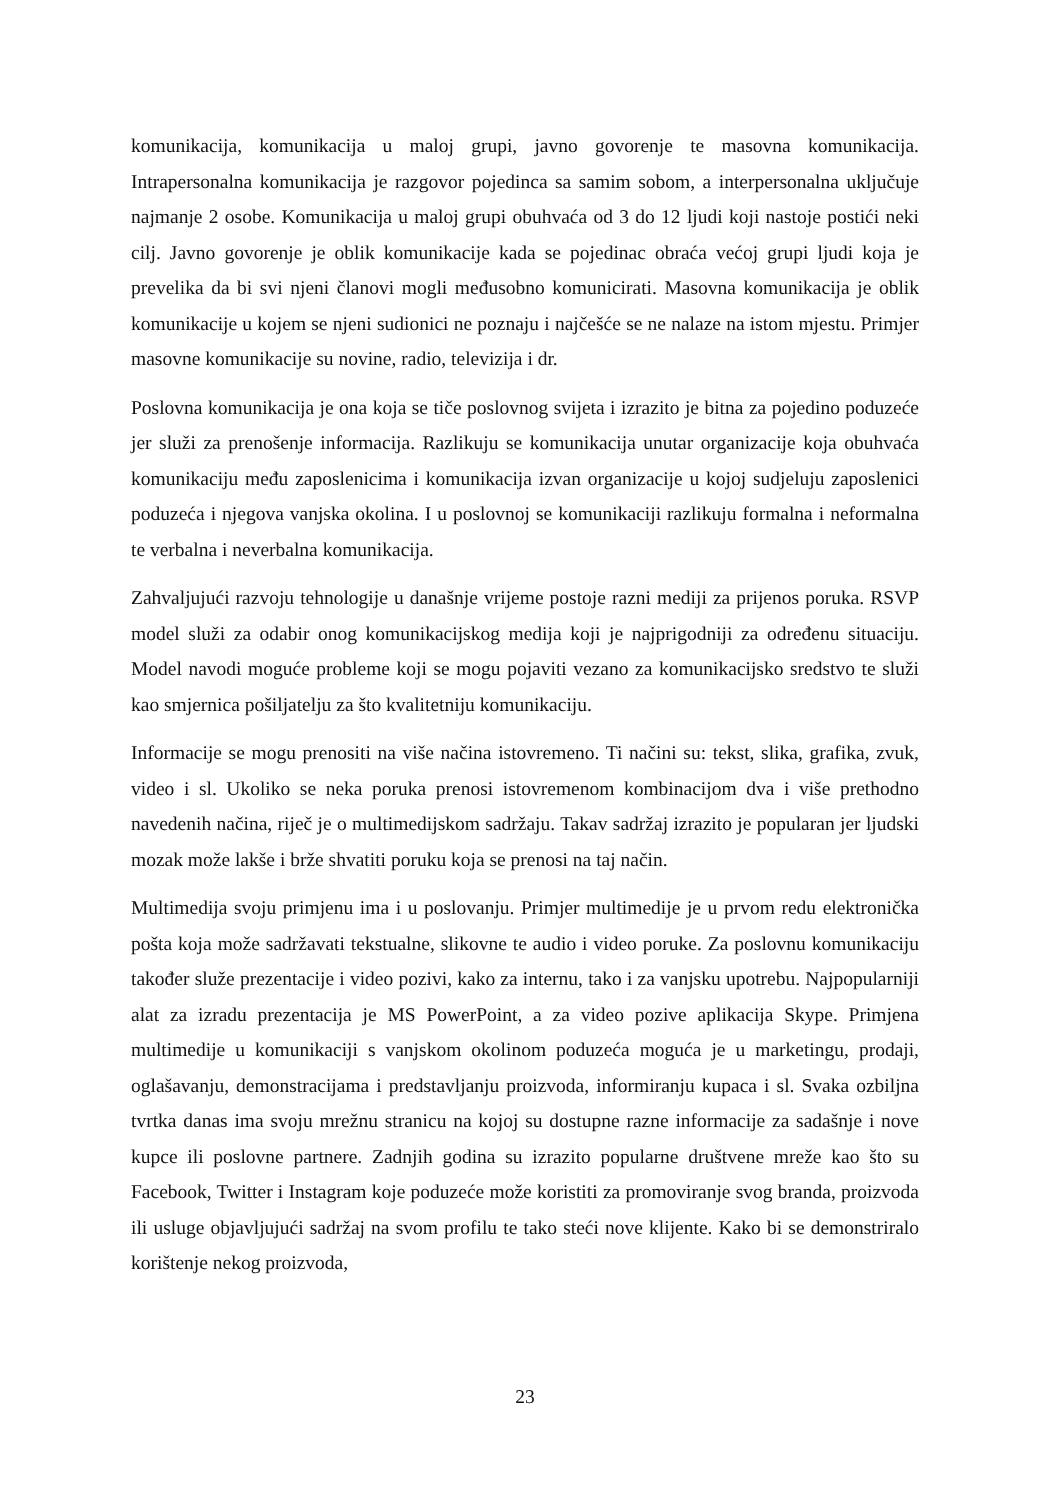komunikacija, komunikacija u maloj grupi, javno govorenje te masovna komunikacija. Intrapersonalna komunikacija je razgovor pojedinca sa samim sobom, a interpersonalna uključuje najmanje 2 osobe. Komunikacija u maloj grupi obuhvaća od 3 do 12 ljudi koji nastoje postići neki cilj. Javno govorenje je oblik komunikacije kada se pojedinac obraća većoj grupi ljudi koja je prevelika da bi svi njeni članovi mogli međusobno komunicirati. Masovna komunikacija je oblik komunikacije u kojem se njeni sudionici ne poznaju i najčešće se ne nalaze na istom mjestu. Primjer masovne komunikacije su novine, radio, televizija i dr.
Poslovna komunikacija je ona koja se tiče poslovnog svijeta i izrazito je bitna za pojedino poduzeće jer služi za prenošenje informacija. Razlikuju se komunikacija unutar organizacije koja obuhvaća komunikaciju među zaposlenicima i komunikacija izvan organizacije u kojoj sudjeluju zaposlenici poduzeća i njegova vanjska okolina. I u poslovnoj se komunikaciji razlikuju formalna i neformalna te verbalna i neverbalna komunikacija.
Zahvaljujući razvoju tehnologije u današnje vrijeme postoje razni mediji za prijenos poruka. RSVP model služi za odabir onog komunikacijskog medija koji je najprigodniji za određenu situaciju. Model navodi moguće probleme koji se mogu pojaviti vezano za komunikacijsko sredstvo te služi kao smjernica pošiljatelju za što kvalitetniju komunikaciju.
Informacije se mogu prenositi na više načina istovremeno. Ti načini su: tekst, slika, grafika, zvuk, video i sl. Ukoliko se neka poruka prenosi istovremenom kombinacijom dva i više prethodno navedenih načina, riječ je o multimedijskom sadržaju. Takav sadržaj izrazito je popularan jer ljudski mozak može lakše i brže shvatiti poruku koja se prenosi na taj način.
Multimedija svoju primjenu ima i u poslovanju. Primjer multimedije je u prvom redu elektronička pošta koja može sadržavati tekstualne, slikovne te audio i video poruke. Za poslovnu komunikaciju također služe prezentacije i video pozivi, kako za internu, tako i za vanjsku upotrebu. Najpopularniji alat za izradu prezentacija je MS PowerPoint, a za video pozive aplikacija Skype. Primjena multimedije u komunikaciji s vanjskom okolinom poduzeća moguća je u marketingu, prodaji, oglašavanju, demonstracijama i predstavljanju proizvoda, informiranju kupaca i sl. Svaka ozbiljna tvrtka danas ima svoju mrežnu stranicu na kojoj su dostupne razne informacije za sadašnje i nove kupce ili poslovne partnere. Zadnjih godina su izrazito popularne društvene mreže kao što su Facebook, Twitter i Instagram koje poduzeće može koristiti za promoviranje svog branda, proizvoda ili usluge objavljujući sadržaj na svom profilu te tako steći nove klijente. Kako bi se demonstriralo korištenje nekog proizvoda,
23